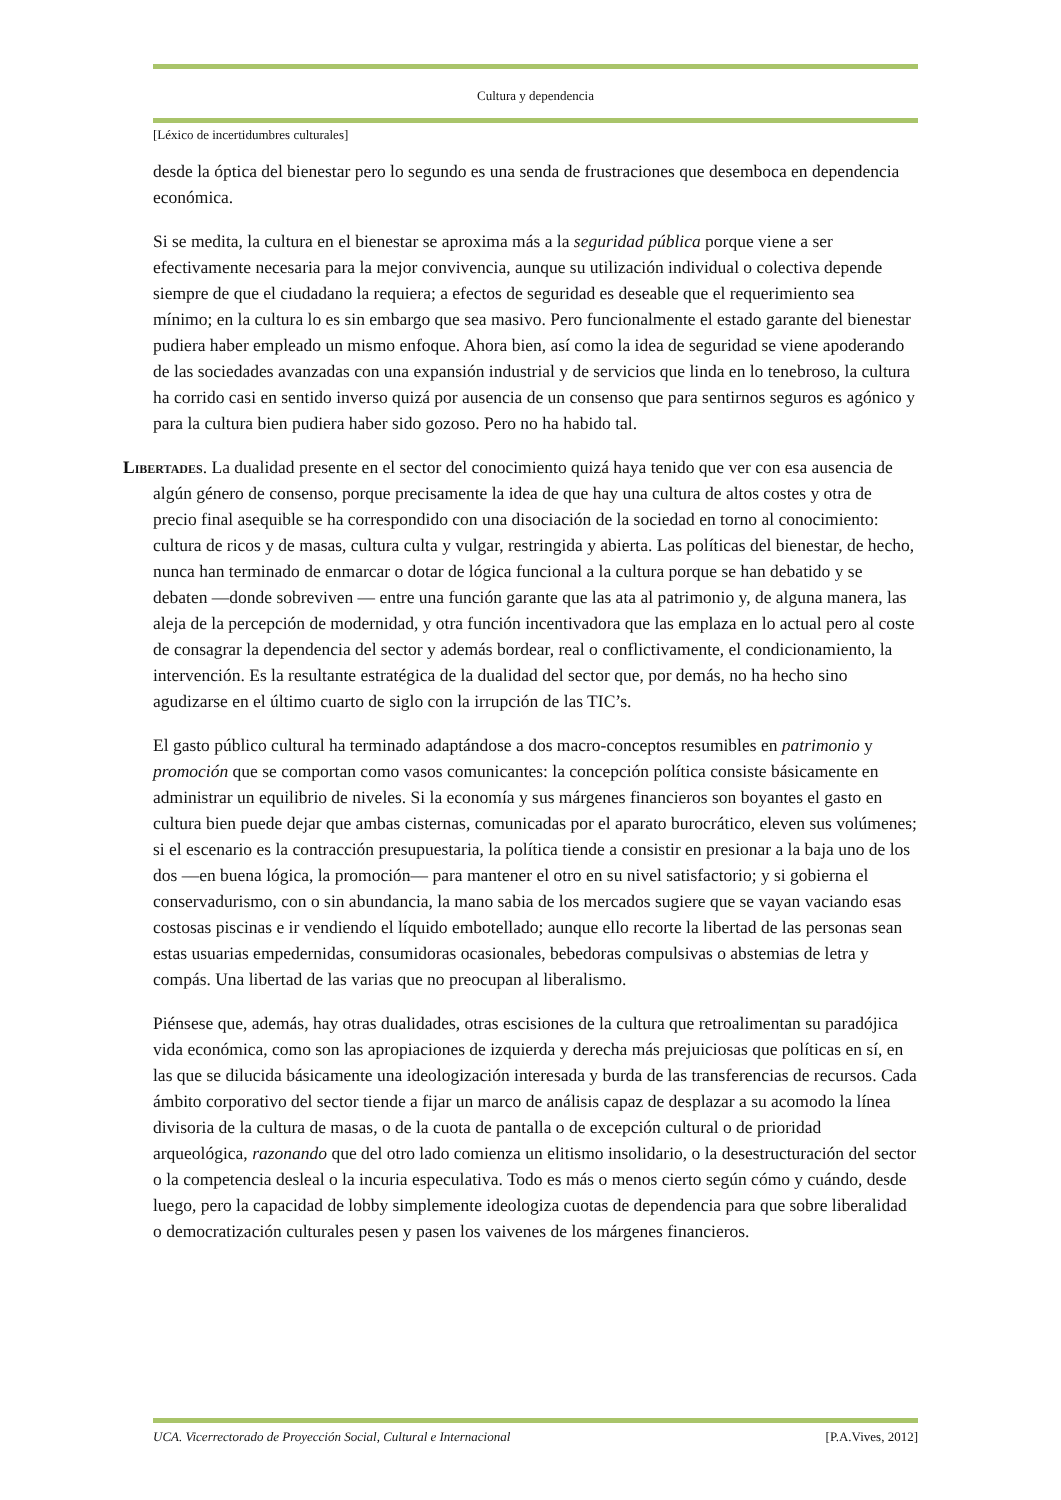Cultura y dependencia
[Léxico de incertidumbres culturales]
desde la óptica del bienestar pero lo segundo es una senda de frustraciones que desemboca en dependencia económica.
Si se medita, la cultura en el bienestar se aproxima más a la seguridad pública porque viene a ser efectivamente necesaria para la mejor convivencia, aunque su utilización individual o colectiva depende siempre de que el ciudadano la requiera; a efectos de seguridad es deseable que el requerimiento sea mínimo; en la cultura lo es sin embargo que sea masivo. Pero funcionalmente el estado garante del bienestar pudiera haber empleado un mismo enfoque. Ahora bien, así como la idea de seguridad se viene apoderando de las sociedades avanzadas con una expansión industrial y de servicios que linda en lo tenebroso, la cultura ha corrido casi en sentido inverso quizá por ausencia de un consenso que para sentirnos seguros es agónico y para la cultura bien pudiera haber sido gozoso. Pero no ha habido tal.
Libertades. La dualidad presente en el sector del conocimiento quizá haya tenido que ver con esa ausencia de algún género de consenso, porque precisamente la idea de que hay una cultura de altos costes y otra de precio final asequible se ha correspondido con una disociación de la sociedad en torno al conocimiento: cultura de ricos y de masas, cultura culta y vulgar, restringida y abierta. Las políticas del bienestar, de hecho, nunca han terminado de enmarcar o dotar de lógica funcional a la cultura porque se han debatido y se debaten —donde sobreviven — entre una función garante que las ata al patrimonio y, de alguna manera, las aleja de la percepción de modernidad, y otra función incentivadora que las emplaza en lo actual pero al coste de consagrar la dependencia del sector y además bordear, real o conflictivamente, el condicionamiento, la intervención. Es la resultante estratégica de la dualidad del sector que, por demás, no ha hecho sino agudizarse en el último cuarto de siglo con la irrupción de las TIC’s.
El gasto público cultural ha terminado adaptándose a dos macro-conceptos resumibles en patrimonio y promoción que se comportan como vasos comunicantes: la concepción política consiste básicamente en administrar un equilibrio de niveles. Si la economía y sus márgenes financieros son boyantes el gasto en cultura bien puede dejar que ambas cisternas, comunicadas por el aparato burocrático, eleven sus volúmenes; si el escenario es la contracción presupuestaria, la política tiende a consistir en presionar a la baja uno de los dos —en buena lógica, la promoción— para mantener el otro en su nivel satisfactorio; y si gobierna el conservadurismo, con o sin abundancia, la mano sabia de los mercados sugiere que se vayan vaciando esas costosas piscinas e ir vendiendo el líquido embotellado; aunque ello recorte la libertad de las personas sean estas usuarias empedernidas, consumidoras ocasionales, bebedoras compulsivas o abstemias de letra y compás. Una libertad de las varias que no preocupan al liberalismo.
Piénsese que, además, hay otras dualidades, otras escisiones de la cultura que retroalimentan su paradójica vida económica, como son las apropiaciones de izquierda y derecha más prejuiciosas que políticas en sí, en las que se dilucida básicamente una ideologización interesada y burda de las transferencias de recursos. Cada ámbito corporativo del sector tiende a fijar un marco de análisis capaz de desplazar a su acomodo la línea divisoria de la cultura de masas, o de la cuota de pantalla o de excepción cultural o de prioridad arqueológica, razonando que del otro lado comienza un elitismo insolidario, o la desestructuración del sector o la competencia desleal o la incuria especulativa. Todo es más o menos cierto según cómo y cuándo, desde luego, pero la capacidad de lobby simplemente ideologiza cuotas de dependencia para que sobre liberalidad o democratización culturales pesen y pasen los vaivenes de los márgenes financieros.
UCA. Vicerrectorado de Proyección Social, Cultural e Internacional [P.A.Vives, 2012]